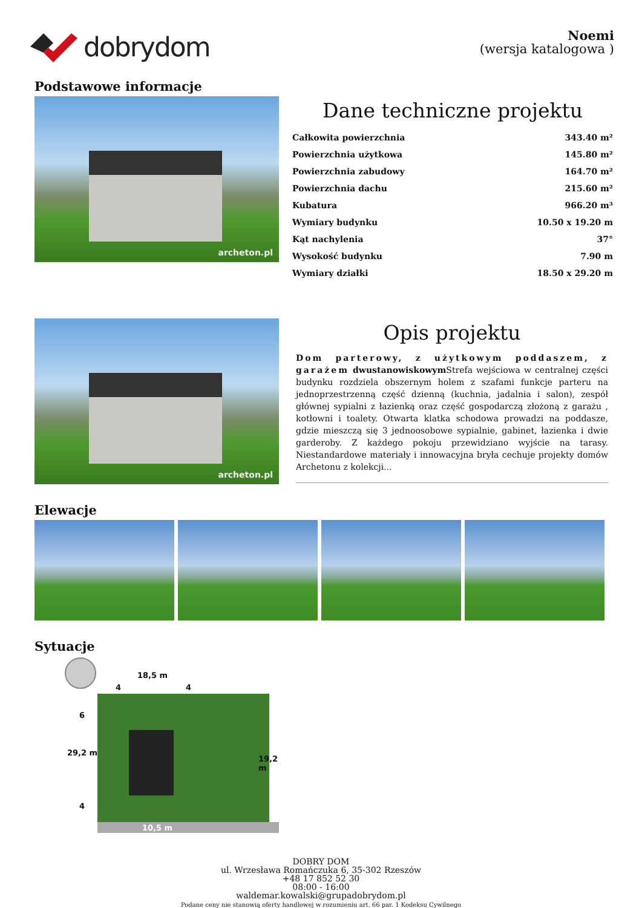dobrydom
Noemi
(wersja katalogowa )
Podstawowe informacje
archeton.pl
Dane techniczne projektu
| Całkowita powierzchnia | 343.40 m² |
| Powierzchnia użytkowa | 145.80 m² |
| Powierzchnia zabudowy | 164.70 m² |
| Powierzchnia dachu | 215.60 m² |
| Kubatura | 966.20 m³ |
| Wymiary budynku | 10.50 x 19.20 m |
| Kąt nachylenia | 37° |
| Wysokość budynku | 7.90 m |
| Wymiary działki | 18.50 x 29.20 m |
archeton.pl
Opis projektu
Dom parterowy, z użytkowym poddaszem, z garażem dwustanowiskowym Strefa wejściowa w centralnej części budynku rozdziela obszernym holem z szafami funkcje parteru na jednoprzestrzenną część dzienną (kuchnia, jadalnia i salon), zespół głównej sypialni z łazienką oraz część gospodarczą złożoną z garażu , kotłowni i toalety. Otwarta klatka schodowa prowadzi na poddasze, gdzie mieszczą się 3 jednoosobowe sypialnie, gabinet, łazienka i dwie garderoby. Z każdego pokoju przewidziano wyjście na tarasy. Niestandardowe materiały i innowacyjna bryła cechuje projekty domów Archetonu z kolekcji...
Elewacje
Sytuacje
18,5 m
4 4
29,2 m
6
4
19,2 m
10,5 m
DOBRY DOM
ul. Wrzesława Romańczuka 6, 35-302 Rzeszów
+48 17 852 52 30
08:00 - 16:00
waldemar.kowalski@grupadobrydom.pl
Podane ceny nie stanowią oferty handlowej w rozumieniu art. 66 par. 1 Kodeksu Cywilnego